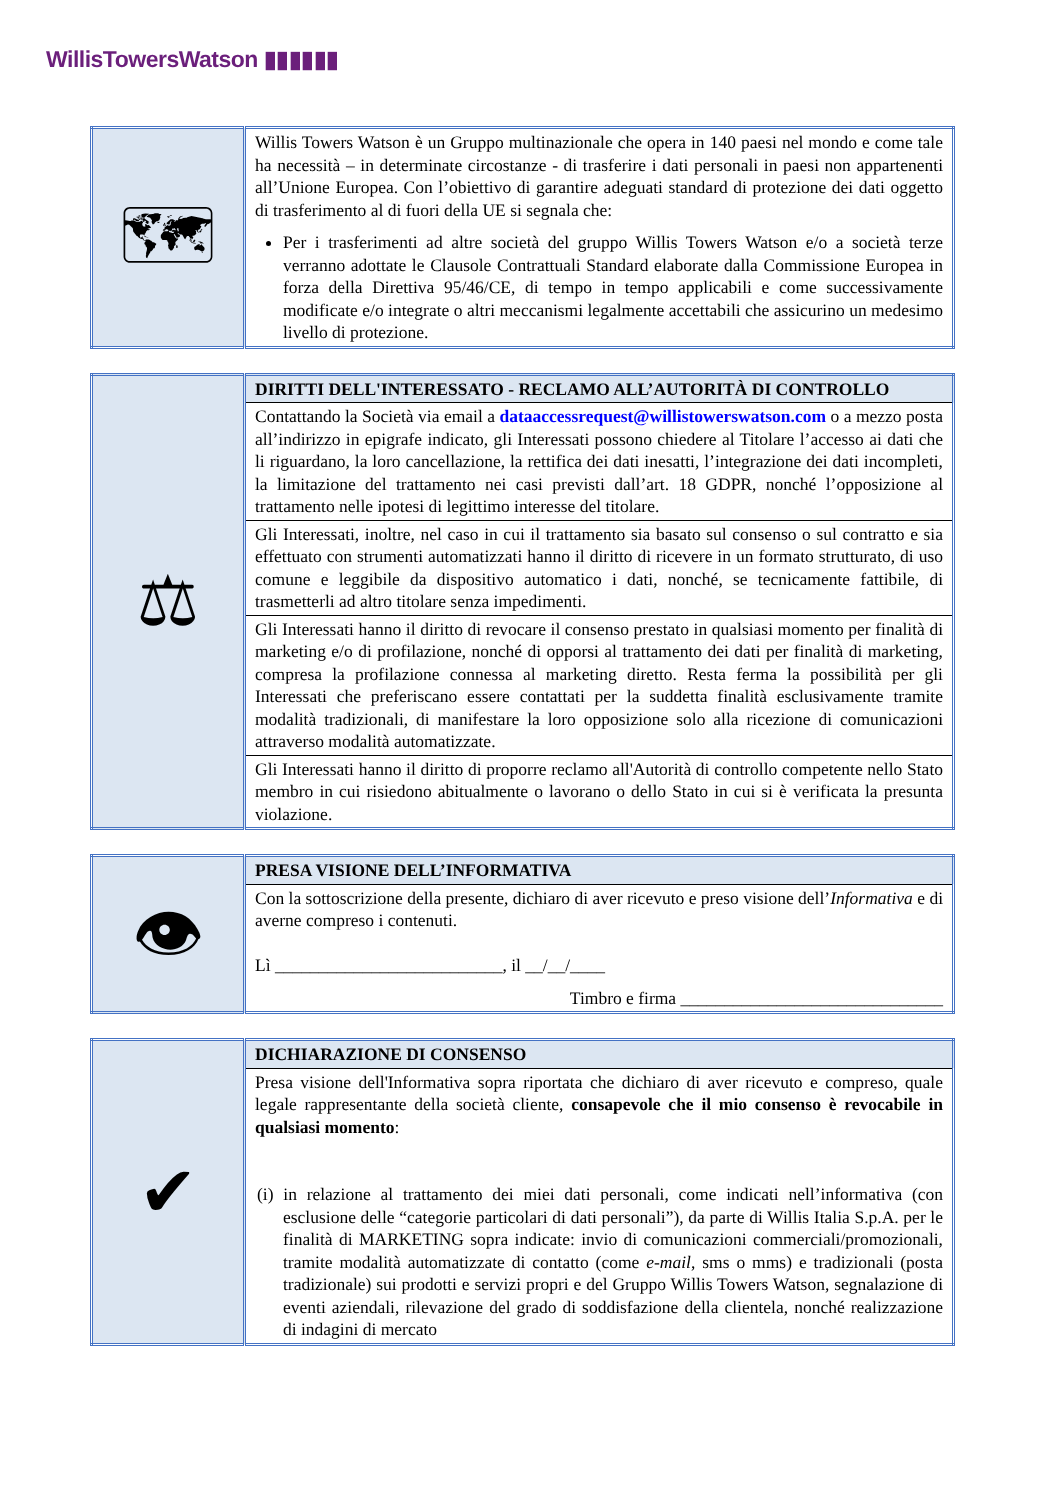WillisTowersWatson ▮▮▮▮▮▮
| 🗺 | Willis Towers Watson è un Gruppo multinazionale che opera in 140 paesi nel mondo e come tale ha necessità – in determinate circostanze - di trasferire i dati personali in paesi non appartenenti all’Unione Europea. Con l’obiettivo di garantire adeguati standard di protezione dei dati oggetto di trasferimento al di fuori della UE si segnala che: Per i trasferimenti ad altre società del gruppo Willis Towers Watson e/o a società terze verranno adottate le Clausole Contrattuali Standard elaborate dalla Commissione Europea in forza della Direttiva 95/46/CE, di tempo in tempo applicabili e come successivamente modificate e/o integrate o altri meccanismi legalmente accettabili che assicurino un medesimo livello di protezione. |
| ⚖ | DIRITTI DELL'INTERESSATO - RECLAMO ALL’AUTORITÀ DI CONTROLLO |
| | Contattando la Società via email a dataaccessrequest@willistowerswatson.com o a mezzo posta all’indirizzo in epigrafe indicato, gli Interessati possono chiedere al Titolare l’accesso ai dati che li riguardano, la loro cancellazione, la rettifica dei dati inesatti, l’integrazione dei dati incompleti, la limitazione del trattamento nei casi previsti dall’art. 18 GDPR, nonché l’opposizione al trattamento nelle ipotesi di legittimo interesse del titolare. |
| | Gli Interessati, inoltre, nel caso in cui il trattamento sia basato sul consenso o sul contratto e sia effettuato con strumenti automatizzati hanno il diritto di ricevere in un formato strutturato, di uso comune e leggibile da dispositivo automatico i dati, nonché, se tecnicamente fattibile, di trasmetterli ad altro titolare senza impedimenti. |
| | Gli Interessati hanno il diritto di revocare il consenso prestato in qualsiasi momento per finalità di marketing e/o di profilazione, nonché di opporsi al trattamento dei dati per finalità di marketing, compresa la profilazione connessa al marketing diretto. Resta ferma la possibilità per gli Interessati che preferiscano essere contattati per la suddetta finalità esclusivamente tramite modalità tradizionali, di manifestare la loro opposizione solo alla ricezione di comunicazioni attraverso modalità automatizzate. |
| | Gli Interessati hanno il diritto di proporre reclamo all'Autorità di controllo competente nello Stato membro in cui risiedono abitualmente o lavorano o dello Stato in cui si è verificata la presunta violazione. |
| 👁 | PRESA VISIONE DELL’INFORMATIVA |
| | Con la sottoscrizione della presente, dichiaro di aver ricevuto e preso visione dell’ Informativa e di averne compreso i contenuti. Lì __________________________, il __/__/____ Timbro e firma ______________________________ |
| ✔ | DICHIARAZIONE DI CONSENSO |
| | Presa visione dell'Informativa sopra riportata che dichiaro di aver ricevuto e compreso, quale legale rappresentante della società cliente, consapevole che il mio consenso è revocabile in qualsiasi momento : (i) in relazione al trattamento dei miei dati personali, come indicati nell’informativa (con esclusione delle “categorie particolari di dati personali”), da parte di Willis Italia S.p.A. per le finalità di MARKETING sopra indicate: invio di comunicazioni commerciali/promozionali, tramite modalità automatizzate di contatto (come e-mail , sms o mms) e tradizionali (posta tradizionale) sui prodotti e servizi propri e del Gruppo Willis Towers Watson, segnalazione di eventi aziendali, rilevazione del grado di soddisfazione della clientela, nonché realizzazione di indagini di mercato |